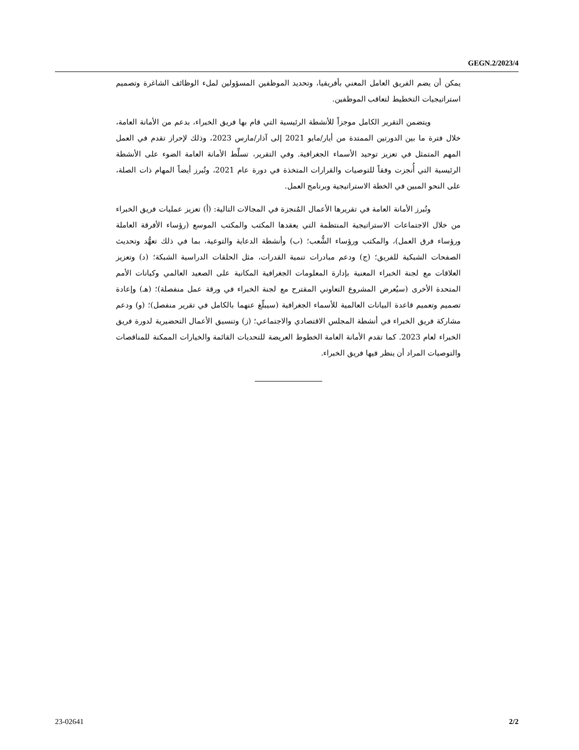GEGN.2/2023/4
يمكن أن يضم الفريق العامل المعني بأفريقيا، وتحديد الموظفين المسؤولين لملء الوظائف الشاغرة وتصميم استراتيجيات التخطيط لتعاقب الموظفين.
ويتضمن التقرير الكامل موجزاً للأنشطة الرئيسية التي قام بها فريق الخبراء، بدعم من الأمانة العامة، خلال فترة ما بين الدورتين الممتدة من أيار/مايو 2021 إلى آذار/مارس 2023، وذلك لإحراز تقدم في العمل المهم المتمثل في تعزيز توحيد الأسماء الجغرافية. وفي التقرير، تسلِّط الأمانة العامة الضوء على الأنشطة الرئيسية التي أُنجزت وفقاً للتوصيات والقرارات المتخذة في دورة عام 2021، وتُبرز أيضاً المهام ذات الصلة، على النحو المبين في الخطة الاستراتيجية وبرنامج العمل.
وتُبرز الأمانة العامة في تقريرها الأعمال المُنجزة في المجالات التالية: (أ) تعزيز عمليات فريق الخبراء من خلال الاجتماعات الاستراتيجية المنتظمة التي يعقدها المكتب والمكتب الموسع (رؤساء الأفرقة العاملة ورؤساء فرق العمل)، والمكتب ورؤساء الشُّعب؛ (ب) وأنشطة الدعاية والتوعية، بما في ذلك تعهُّد وتحديث الصفحات الشبكية للفريق؛ (ج) ودعم مبادرات تنمية القدرات، مثل الحلقات الدراسية الشبكة؛ (د) وتعزيز العلاقات مع لجنة الخبراء المعنية بإدارة المعلومات الجغرافية المكانية على الصعيد العالمي وكيانات الأمم المتحدة الأخرى (سيُعرض المشروع التعاوني المقترح مع لجنة الخبراء في ورقة عمل منفصلة)؛ (هـ) وإعادة تصميم وتعميم قاعدة البيانات العالمية للأسماء الجغرافية (سيبلّغ عنهما بالكامل في تقرير منفصل)؛ (و) ودعم مشاركة فريق الخبراء في أنشطة المجلس الاقتصادي والاجتماعي؛ (ز) وتنسيق الأعمال التحضيرية لدورة فريق الخبراء لعام 2023. كما تقدم الأمانة العامة الخطوط العريضة للتحديات القائمة والخيارات الممكنة للمناقصات والتوصيات المراد أن ينظر فيها فريق الخبراء.
23-02641 2/2